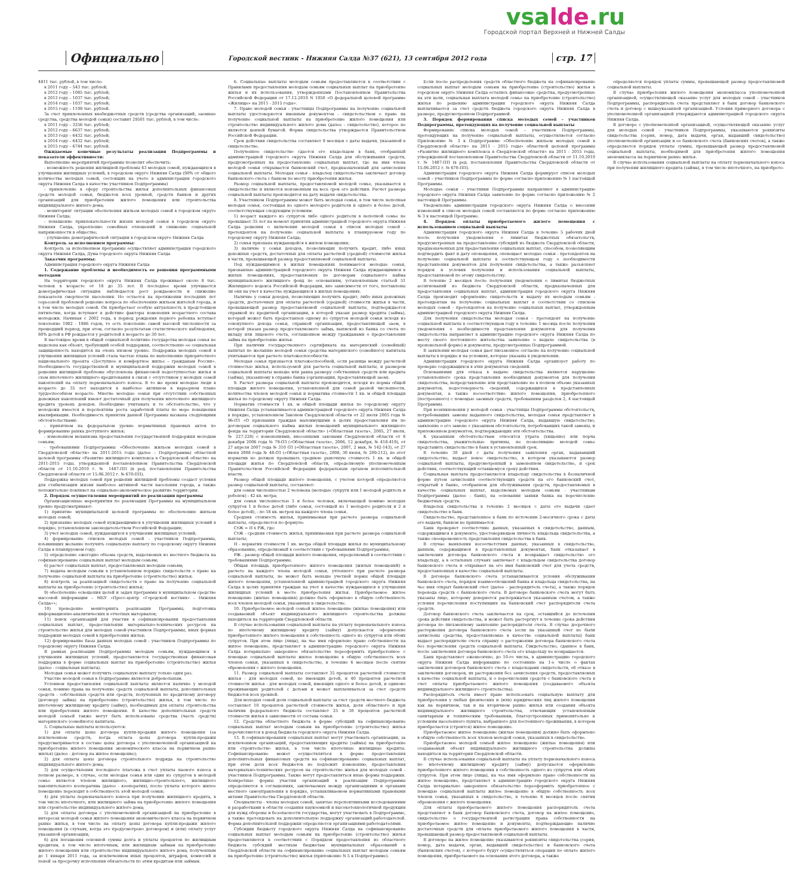vsalde.ru
Городской портал Верхней и Нижней Салды
Официально Городской вестник - Нижняя Салда №37 (621), 13 сентября 2012 года стр. 17
4811 тыс. рублей, в том числе:
в 2011 году – 543 тыс. рублей;
в 2012 году – 1085 тыс. рублей;
в 2013 году – 1037 тыс. рублей;
в 2014 году – 1037 тыс. рублей;
в 2015 году – 1109 тыс. рублей.
За счет привлеченных внебюджетных средств (средства организаций, заемные средства, средства молодой семьи) составит 29501 тыс. рублей, в том числе:
в 2011 году – 3256 тыс. рублей;
в 2012 году – 6637 тыс. рублей;
в 2013 году – 6432 тыс. рублей;
в 2014 году – 6432 тыс. рублей;
в 2015 году – 6744 тыс. рублей.
Ожидаемые конечные результаты реализации Подпрограммы и показатели эффективности:
Выполнение мероприятий программы позволит обеспечить:
- возможность решения жилищной проблемы 43 молодых семей, нуждающихся в улучшении жилищных условий, в городском округе Нижняя Салда (90% от общего количества молодых семей, состоящих на учете в администрации городского округа Нижняя Салда в качестве участников Подпрограммы)
- привлечение в сферу строительства жилья дополнительных финансовых средств молодой семьи, бюджетов всех уровней, средств банков и других организаций для приобретения жилого помещения или строительства индивидуального жилого дома;
- мониторинг ситуации обеспечения жильем молодых семей в городском округе Нижняя Салда;
- повышение привлекательности жизни молодой семьи в городском округе Нижняя Салда, укрепление семейных отношений и снижение социальной напряженности в обществе;
- улучшение демографической ситуации в городском округе Нижняя Салда
Контроль за исполнением программы:
Контроль за исполнением программы осуществляет администрация городского округа Нижняя Салда, Дума городского округа Нижняя Салда
Заказчик программы:
Администрация городского округа Нижняя Салда
1. Содержание проблемы и необходимость ее решения программными методами
На территории городского округа Нижняя Салда проживает около 8 тыс. человек в возрасте от 18 до 35 лет. В последнее время улучшается демографическая ситуация: наблюдается рост рождаемости и снижение показателя смертности населения. Но остается на протяжении последних лет серьезной проблемой решение вопроса по обеспечению жильем жителей города, и в том числе молодых семей. Он приобретает особую актуальность в предстоящем пятилетии, когда вступают в действие факторы изменения возрастного состава молодежи. Начиная с 2002 года, в период рождения первого ребенка вступает поколение 1982 - 1986 годов, то есть поколение самой высокой численности за прошедший период, при этом, согласно результатам статистического наблюдения, 80% детей в РФ рождается у родителей в возрасте до 30 лет.
В настоящее время в общей социальной политике государства молодая семья не выделена как объект, требующий особой поддержки, соответственно ее социальная защищенность находится на очень низком уровне. Поддержка молодых семей в улучшении жилищных условий стала частью плана по выполнению приоритетного национального проекта «Доступное и комфортное жилье – гражданам России». Необходимость государственной и муниципальной поддержки молодых семей в решении жилищной проблемы обусловлена финансовой недоступностью жилья и схем ипотечного жилищного кредитования в связи с отсутствием у молодых семей накоплений на оплату первоначального взноса. В то же время молодые люди в возрасте до 35 лет находятся в наиболее активном в карьерном плане трудоспособном возрасте. Многие молодые семьи при отсутствии собственных денежных накоплений имеют достаточный для получения ипотечного жилищного кредита уровень доходов. Необходимо учитывать и то обстоятельство, что у молодежи имеется и перспектива роста заработной платы по мере повышения квалификации. Необходимость принятия данной Программы вызвана следующими обстоятельствами:
- принятием на федеральном уровне нормативных правовых актов по формированию рынка доступного жилья;
- изменением механизма предоставления государственной поддержки молодым семьям;
- требованиями Подпрограммы «Обеспечение жильем молодых семей в Свердловской области» на 2011-2015 годы (далее – Подпрограмма) областной целевой программы «Развитие жилищного комплекса в Свердловской области» на 2011-2015 годы, утвержденной постановлением Правительства Свердловской области от 11.10.2010 г. № 1487-ПП (в ред. постановления Правительства Свердловской области от 15.06.2012 г. № 670-ПП).
Поддержка молодых семей при решении жилищной проблемы создаст условия для стабилизации жизни наиболее активной части населения города, а также положительно повлияет на социально-экономическое развитие территории.
2. Порядок осуществления мероприятий по реализации программы
Организационные мероприятия по реализации Программы на муниципальном уровне предусматривают:
1) принятие муниципальной целевой программы по обеспечению жильем молодых семей;
2) признание молодых семей нуждающимися в улучшении жилищных условий в порядке, установленном законодательством Российской Федерации;
3) учет молодых семей, нуждающихся в улучшении жилищных условий;
4) формирование списков молодых семей - участников Подпрограммы, изъявивших желание получить социальную выплату по городскому округу Нижняя Салда в планируемом году;
5) определение ежегодно объема средств, выделяемых из местного бюджета на софинансирование социальных выплат молодым семьям;
6) расчет социальных выплат, предоставляемых молодым семьям;
7) выдача молодым семьям в установленном порядке свидетельств о праве на получение социальной выплаты на приобретение (строительство) жилья;
8) контроль за реализацией свидетельств о праве на получение социальной выплаты на приобретение (строительство) жилья;
9) обеспечение освещения целей и задач программы в муниципальном средстве массовой информации – МБУ «Пресс-центр «Городской вестник» - Нижняя Салда»»;
10) проведение мониторинга реализации Программы, подготовка информационно-аналитических и отчетных материалов;
11) поиск организаций для участия в софинансировании предоставления социальных выплат, предоставлении материально-технических ресурсов на строительство жилья для молодых семей-участников Подпрограммы, иных формах поддержки молодых семей в приобретении жилья;
12) формирование базы данных молодых семей - участников Подпрограммы по городскому округу Нижняя Салда.
В рамках реализации Подпрограммы молодым семьям, нуждающимся в улучшении жилищных условий, предоставляется государственная финансовая поддержка в форме социальных выплат на приобретение (строительство) жилья (далее - социальная выплата).
Молодая семья может получить социальную выплату только один раз.
Участие молодой семьи в Подпрограмме является добровольным.
Условием предоставления социальной выплаты является наличие у молодой семьи, помимо права на получение средств социальной выплаты, дополнительных средств - собственных средств или средств, полученных по кредитному договору (договору займа) на приобретение (строительство) жилья, в том числе по ипотечному жилищному кредиту (займу), необходимых для оплаты строительства или приобретения жилого помещения. В качестве дополнительных средств молодой семьей также могут быть использованы средства (часть средств) материнского (семейного) капитала.
5. Социальные выплаты используются:
1) для оплаты цены договора купли-продажи жилого помещения (за исключением средств, когда оплата цены договора купли-продажи предусматривается в составе цены договора с уполномоченной организацией на приобретение жилого помещения экономического класса на первичном рынке жилья) (далее - договор на жилое помещение);
2) для оплаты цены договора строительного подряда на строительство индивидуального жилого дома;
3) для осуществления последнего платежа в счет уплаты паевого взноса в полном размере, в случае, если молодая семья или один из супругов в молодой семье является членом жилищного, жилищно-строительного, жилищного накопительного кооператива (далее - кооператив), после уплаты которого жилое помещение переходит в собственность этой молодой семьи;
4) для уплаты первоначального взноса при получении жилищного кредита, в том числе ипотечного, или жилищного займа на приобретение жилого помещения или строительство индивидуального жилого дома;
5) для оплаты договора с уполномоченной организацией на приобретение в интересах молодой семьи жилого помещения экономического класса на первичном рынке жилья, в том числе на оплату цены договора купли-продажи жилого помещения (в случаях, когда это предусмотрено договором) и (или) оплату услуг указанной организации;
6) для погашения основной суммы долга и уплаты процентов по жилищным кредитам, в том числе ипотечным, или жилищным займам на приобретение жилого помещения или строительство индивидуального жилого дома, полученным до 1 января 2011 года, за исключением иных процентов, штрафов, комиссий и пеней за просрочку исполнения обязательств по этим кредитам или займам.
6. Социальные выплаты молодым семьям предоставляются в соответствии с Правилами предоставления молодым семьям социальных выплат на приобретение жилья и их использования, утвержденными Постановлением Правительства Российской Федерации от 17.12.2010 N 1050 «О федеральной целевой программе «Жилище» на 2011 - 2015 годы».
7. Право молодой семьи - участницы Подпрограммы на получение социальной выплаты удостоверяется именным документом - свидетельством о праве на получение социальной выплаты на приобретение жилого помещения или строительство индивидуального жилого дома (далее - свидетельство), которое не является ценной бумагой. Форма свидетельства утверждается Правительством Российской Федерации.
Срок действия свидетельства составляет 9 месяцев с даты выдачи, указанной в свидетельстве.
Полученное свидетельство сдается его владельцем в банк, отобранный администрацией городского округа Нижняя Салда для обслуживания средств, предусмотренных на предоставление социальных выплат, где на имя члена молодой семьи открывается банковский счет, предназначенный для зачисления социальной выплаты. Молодая семья - владелец свидетельства заключает договор банковского счета с банком по месту приобретения жилья.
Размер социальной выплаты, предоставляемой молодой семье, указывается в свидетельстве и является неизменным на весь срок его действия. Расчет размера социальной выплаты производится на дату выдачи свидетельства.
8. Участником Подпрограммы может быть молодая семья, в том числе неполная молодая семья, состоящая из одного молодого родителя и одного и более детей, соответствующая следующим условиям:
1) возраст каждого из супругов либо одного родителя в неполной семье не превышает 35 лет на момент принятия администрацией городского округа Нижняя Салда решения о включении молодой семьи в список молодых семей - претендентов на получение социальной выплаты в планируемом году по городскому округу Нижняя Салда;
2) семья признана нуждающейся в жилом помещении;
3) наличие у семьи доходов, позволяющих получить кредит, либо иных денежных средств, достаточных для оплаты расчетной (средней) стоимости жилья в части, превышающей размер предоставляемой социальной выплаты.
Под нуждающимися в жилых помещениях понимаются молодые семьи, признанные администрацией городского округа Нижняя Салда нуждающимися в жилых помещениях, предоставляемых по договорам социального найма муниципального жилищного фонд по основаниям, установленным статьей 51 Жилищного кодекса Российской Федерации, вне зависимости от того, поставлены ли они на учет в качестве нуждающихся в жилых помещениях.
Наличие у семьи доходов, позволяющих получить кредит, либо иных денежных средств, достаточных для оплаты расчетной (средней) стоимости жилья в части, превышающей размер предоставляемой социальной выплаты, подтверждается справкой из кредитной организации, в которой указан размер кредита (займа), который может быть предоставлен одному из супругов молодой семьи исходя из совокупного дохода семьи, справкой организации, предоставляющей заем, в которой указан размер предоставляемого займа, выпиской из банка со счета по вкладу или лицевого счета, соглашением между гражданами о предоставлении займа на приобретение жилья.
При наличии государственного сертификата на материнский (семейный) капитал по желанию молодой семьи средства материнского (семейного) капитала учитываются при расчете платежеспособности.
Молодая семья признается платежеспособной, если разница между расчетной стоимостью жилья, используемой для расчета социальной выплаты, и размером социальной выплаты меньше или равна размеру собственных средств или кредита (займа), указанному в справке банка (организации, предоставляющей заем).
9. Расчет размера социальной выплаты производится, исходя из нормы общей площади жилого помещения, установленной для семей разной численности, количества членов молодой семьи и норматива стоимости 1 кв. м общей площади жилья по городскому округу Нижняя Салда.
Норматив стоимости 1 кв. м общей площади жилья по городскому округу Нижняя Салда устанавливается администрацией городского округа Нижняя Салда в порядке, установленном Законом Свердловской области от 22 июля 2005 года № 96-ОЗ «О признании граждан малоимущими в целях предоставления им по договорам социального найма жилых помещений муниципального жилищного фонда на территории Свердловской области» («Областная газета», 2005, 27 июля, № 227-228) с изменениями, внесенными законами Свердловской области от 8 декабря 2006 года № 79-ОЗ («Областная газета», 2006, 12 декабря, № 418-419), от 27 апреля 2007 года № 310 ОЗ («Областная газета», 2007, 2 мая, № 142-143), от 27 июня 2008 года № 48-ОЗ («Областная газета», 2008, 30 июня, № 209-212), но этот норматив не должен превышать среднюю рыночную стоимость 1 кв. м общей площади жилья по Свердловской области, определяемую уполномоченным Правительством Российской Федерации федеральным органом исполнительной власти.
Размер общей площади жилого помещения, с учетом которой определяется размер социальной выплаты, составляет:
для семьи численностью 2 человека (молодые супруги или 1 молодой родитель и ребенок) - 42 кв. метра;
для семьи численностью 3 и более человек, включающей помимо молодых супругов 1 и более детей (либо семьи, состоящей из 1 молодого родителя и 2 и более детей), - по 18 кв. метров на каждого члена семьи.
Средняя стоимость жилья, принимаемая при расчете размера социальной выплаты, определяется по формуле:
СтЖ = Н x РЖ, где:
СтЖ - средняя стоимость жилья, принимаемая при расчете размера социальной выплаты;
Н - норматив стоимости 1 кв. метра общей площади жилья по муниципальному образованию, определяемый в соответствии с требованиями Подпрограммы;
РЖ - размер общей площади жилого помещения, определяемый в соответствии с требованиями Подпрограммы.
Общая площадь приобретенного жилого помещения (жилых помещений) в расчете на каждого члена молодой семьи, учтенного при расчете размера социальной выплаты, не может быть меньше учетной нормы общей площади жилого помещения, установленной администрацией городского округа Нижняя Салда в целях принятия граждан на учет в качестве нуждающихся в улучшении жилищных условий в месте приобретения жилья. Приобретаемое жилое помещение (жилые помещения) должно быть оформлено в общую собственность всех членов молодой семьи, указанных в свидетельстве.
10. Приобретаемое молодой семьей жилое помещение (жилые помещения) или создаваемый объект индивидуального жилищного строительства должны находиться на территории Свердловской области.
В случае использования социальной выплаты на уплату первоначального взноса по ипотечному жилищному кредиту (займу) допускается оформление приобретенного жилого помещения в собственность одного из супругов или обоих супругов. При этом лицо (лица), на чье имя оформлено право собственности на жилое помещение, представляет в администрацию городского округа Нижняя Салда нотариально заверенное обязательство переоформить приобретенное с помощью социальной выплаты жилое помещение в общую собственность всех членов семьи, указанных в свидетельстве, в течение 6 месяцев после снятия обременения с жилого помещения.
11. Размер социальной выплаты составляет 35 процентов расчетной стоимости жилья - для молодых семей, не имеющих детей, и 40 процентов расчетной стоимости жилья - для молодых семей, имеющих одного и более детей, и одиноко проживающих родителей с детьми и может выплачиваться за счет средств бюджетов всех уровней.
Для молодых семей доля социальной выплаты за счет средств местного бюджета составляет 10 процентов расчетной стоимости жилья, доля областного и при наличии федерального бюджета составляет 25 и 30 процентов расчетной стоимости жилья в зависимости от состава семьи.
12. Средства областного бюджета в форме субсидий на софинансирование социальных выплат молодым семьям на приобретение (строительство) жилья перечисляются в доход бюджета городского округа Нижняя Салда.
13. В софинансировании социальных выплат могут участвовать организации, за исключением организаций, предоставляющих кредиты (займы) на приобретение или строительство жилья, в том числе ипотечные жилищные кредиты. Софинансирование может осуществляться в форме предоставления дополнительных финансовых средств на софинансирование социальных выплат, при этом доля всех бюджетов не подлежит изменению, предоставления материально-технических ресурсов на строительство жилья для молодых семей - участников Подпрограммы. Также могут предоставляться иные формы поддержки. Конкретные формы участия организаций в реализации Подпрограммы определяются в соглашениях, заключаемых между организациями и органами местного самоуправления в порядке, устанавливаемом нормативными правовыми актами Правительства Свердловской области.
Специалисты - члены молодых семей, занятые перспективными исследованиями и разработками в области создания наукоемкой и высокотехнологичной продукции для нужд обороны и безопасности государства, могут участвовать в Подпрограмме, а также претендовать на дополнительную поддержку организаций-работодателей. Форма дополнительной поддержки определяется организациями-работодателями.
Субсидии бюджету городского округа Нижняя Салда на софинансирование социальных выплат молодым семьям на приобретение (строительство) жилья предоставляются в соответствии с Порядком предоставления из областного бюджета субсидий местным бюджетам муниципальных образований в Свердловской области на софинансирование социальных выплат молодым семьям на приобретение (строительство) жилья (приложение N 5 к Подпрограмме).
Если после распределения средств областного бюджета на софинансирование социальных выплат молодым семьям на приобретение (строительство) жилья в городском округе Нижняя Салда остались финансовые средства, предусмотренные на эти цели, социальная выплата молодой семье на приобретение (строительство) жилья по решению администрации городского округа Нижняя Салда выплачивается за счет средств бюджета городского округа Нижняя Салда в размере, предусмотренном Подпрограммой.
3. Порядок формирования списка молодых семей – участников Подпрограммы, претендующих на получение социальной выплаты
Формирование списка молодых семей – участников Подпрограммы, претендующих на получение социальной выплаты, осуществляется согласно Приложению № 3 к Подпрограмме «Обеспечение жильем молодых семей в Свердловской области» на 2011 - 2015 годы» областной целевой программы «Развитие жилищного комплекса в Свердловской области» на 2011 - 2015 годы, утвержденной постановлением Правительства Свердловской области от 11.10.2010 г. № 1487-ПП (в ред. постановления Правительства Свердловской области от 15.06.2012 г. № 670-ПП).
Администрация городского округа Нижняя Салда формирует список молодых семей – участников Подпрограммы по форме согласно приложению № 1 настоящей Программы.
Молодые семьи – участники Подпрограммы направляют в администрацию городского округа Нижняя Салда заявление по форме согласно приложению № 2 настоящей Программы.
Уведомление администрации городского округа Нижняя Салда о внесении изменений в список молодых семей составляется по форме согласно приложению № 3 к настоящей Программе.
4. Порядок оплаты приобретаемого жилого помещения с использованием социальной выплаты
Администрация городского округа Нижняя Салда в течение 5 рабочих дней после получения уведомления о лимитах бюджетных обязательств, предусмотренных на предоставление субсидий из бюджета Свердловской области, предназначенных для предоставления социальных выплат, способом, позволяющим подтвердить факт и дату оповещения, оповещает молодые семьи - претендентов на получение социальной выплаты в соответствующем году о необходимости представления документов для получения свидетельства, а также разъясняет порядок и условия получения и использования социальной выплаты, предоставляемой по этому свидетельству.
В течение 2 месяцев после получения уведомления о лимитах бюджетных ассигнований из бюджета Свердловской области, предназначенных для предоставления социальных выплат, администрация городского округа Нижняя Салда производит оформление свидетельств и выдачу их молодым семьям - претендентам на получение социальных выплат в соответствии со списком молодых семей - претендентов на получение социальных выплат, утвержденным администрацией городского округа Нижняя Салда.
Для получения свидетельства молодая семья - претендент на получение социальной выплаты в соответствующем году в течение 1 месяца после получения уведомления о необходимости представления документов для получения свидетельства направляет в администрацию городского округа Нижняя Салда по месту своего постоянного жительства заявление о выдаче свидетельства (в произвольной форме) и документы, предусмотренные Подпрограммой.
В заявлении молодая семья дает письменное согласие на получение социальной выплаты в порядке и на условиях, которые указаны в уведомлении.
Администрация городского округа Нижняя Салда организует работу по проверке содержащихся в этих документах сведений.
Основаниями для отказа в выдаче свидетельства являются нарушение установленного срока представления необходимых документов для получения свидетельства, непредставление или представление не в полном объеме указанных документов, недостоверность сведений, содержащихся в представленных документах, а также несоответствие жилого помещения, приобретенного (построенного) с помощью заемных средств, требованиям разделов 2, 4 настоящей Программы.
При возникновении у молодой семьи - участницы Подпрограммы обстоятельств, потребовавших замены выданного свидетельства, молодая семья представляет в администрацию городского округа Нижняя Салда, выдавшую свидетельство, заявление о его замене с указанием обстоятельств, потребовавших такой замены, и приложением документов, подтверждающих эти обстоятельства.
К указанным обстоятельствам относятся утрата (хищение) или порча свидетельства, уважительные причины, не позволившие молодой семье представить свидетельство в банк в установленный срок.
В течение 30 дней с даты получения заявления орган, выдававший свидетельство, выдает новое свидетельство, в котором указываются размер социальной выплаты, предусмотренный в замененном свидетельстве, и срок действия, соответствующий оставшемуся сроку действия.
Социальная выплата предоставляется владельцу свидетельства в безналичной форме путем зачисления соответствующих средств на его банковский счет, открытый в банке, отобранном для обслуживания средств, предоставляемых в качестве социальных выплат, выделяемых молодым семьям - участникам Подпрограммы (далее - банк), на основании заявки банка на перечисление бюджетных средств.
Владелец свидетельства в течение 2 месяцев с даты его выдачи сдает свидетельство в банк.
Свидетельство, представленное в банк по истечении 2-месячного срока с даты его выдачи, банком не принимается.
Банк проверяет соответствие данных, указанных в свидетельстве, данным, содержащимся в документе, удостоверяющем личность владельца свидетельства, а также своевременность представления свидетельства в банк.
В случае выявления несоответствия данных, указанных в свидетельстве, данным, содержащимся в представленных документах, банк отказывает в заключении договора банковского счета и возвращает свидетельство его владельцу, а в остальных случаях заключает с владельцем свидетельства договор банковского счета и открывает на его имя банковский счет для учета средств, предоставленных в качестве социальной выплаты.
В договоре банковского счета устанавливаются условия обслуживания банковского счета, порядок взаимоотношений банка и владельца свидетельства, на чье имя открыт банковский счет (далее - распорядитель счета), а также порядок перевода средств с банковского счета. В договоре банковского счета могут быть указаны лицо, которому доверяется распоряжаться указанным счетом, а также условия перечисления поступивших на банковский счет распорядителя счета средств.
Договор банковского счета заключается на срок, оставшийся до истечения срока действия свидетельства, и может быть расторгнут в течение срока действия договора по письменному заявлению распорядителя счета. В случае досрочного расторжения договора банковского счета (если на указанный счет не были зачислены средства, предоставляемые в качестве социальной выплаты) банк выдает распорядителю счета справку о расторжении договора банковского счета без перечисления средств социальной выплаты. Свидетельство, сданное в банк, после заключения договора банковского счета его владельцу не возвращается.
Банк представляет ежемесячно, до 10-го числа, в администрацию городского округа Нижняя Салда информацию по состоянию на 1-е число о фактах заключения договоров банковского счета с владельцами свидетельств, об отказе в заключении договоров, их расторжении без зачисления средств, предоставляемых в качестве социальной выплаты, и о перечислении средств с банковского счета в счет оплаты приобретаемого жилого помещения (создаваемого объекта индивидуального жилищного строительства).
Распорядитель счета имеет право использовать социальную выплату для приобретения у любых физических и (или) юридических лиц жилого помещения как на первичном, так и на вторичном рынке жилья или создания объекта индивидуального жилищного строительства, отвечающих установленным санитарным и техническим требованиям, благоустроенных применительно к условиям населенного пункта, выбранного для постоянного проживания, в котором приобретается (строится) жилое помещение.
Приобретаемое жилое помещение (жилые помещения) должно быть оформлено в общую собственность всех членов молодой семьи, указанных в свидетельстве.
Приобретаемое молодой семьей жилое помещение (жилые помещения) или создаваемый объект индивидуального жилищного строительства должны находиться на территории Свердловской области.
В случае использования социальной выплаты на уплату первоначального взноса по ипотечному жилищному кредиту (займу) допускается оформление приобретенного жилого помещения в собственность одного из супругов или обоих супругов. При этом лицо (лица), на чье имя оформлено право собственности на жилое помещение, представляет в администрацию городского округа Нижняя Салда нотариально заверенное обязательство переоформить приобретенное с помощью социальной выплаты жилое помещение в общую собственность всех членов семьи, указанных в свидетельстве, в течение 6 месяцев после снятия обременения с жилого помещения.
Для оплаты приобретаемого жилого помещения распорядитель счета представляет в банк договор банковского счета, договор на жилое помещение, свидетельство о государственной регистрации права собственности на приобретаемое жилое помещение и документы, подтверждающие наличие достаточных средств для оплаты приобретаемого жилого помещения в части, превышающей размер предоставляемой социальной выплаты.
В договоре на жилое помещение указываются реквизиты свидетельства (серия, номер, дата выдачи, орган, выдавший свидетельство) и банковского счета (банковских счетов), с которого будут осуществляться операции по оплате жилого помещения, приобретаемого на основании этого договора, а также
определяется порядок уплаты суммы, превышающей размер предоставляемой социальной выплаты.
В случае приобретения жилого помещения экономкласса уполномоченной организацией, осуществляющей оказание услуг для молодых семей - участников Подпрограммы, распорядитель счета представляет в банк договор банковского счета и договор с вышеуказанной организацией. Условия примерного договора с уполномоченной организацией утверждаются администрацией городского округа Нижняя Салда.
В договоре с уполномоченной организацией, осуществляющей оказание услуг для молодых семей - участников Подпрограммы, указываются реквизиты свидетельства (серия, номер, дата выдачи, орган, выдавший свидетельство) уполномоченной организации и ее банковского счета (банковских счетов), а также определяется порядок уплаты суммы, превышающей размер предоставляемой социальной выплаты, необходимой для приобретения жилого помещения экономкласса на первичном рынке жилья.
В случае использования социальной выплаты на оплату первоначального взноса при получении жилищного кредита (займа), в том числе ипотечного, на приобрете-